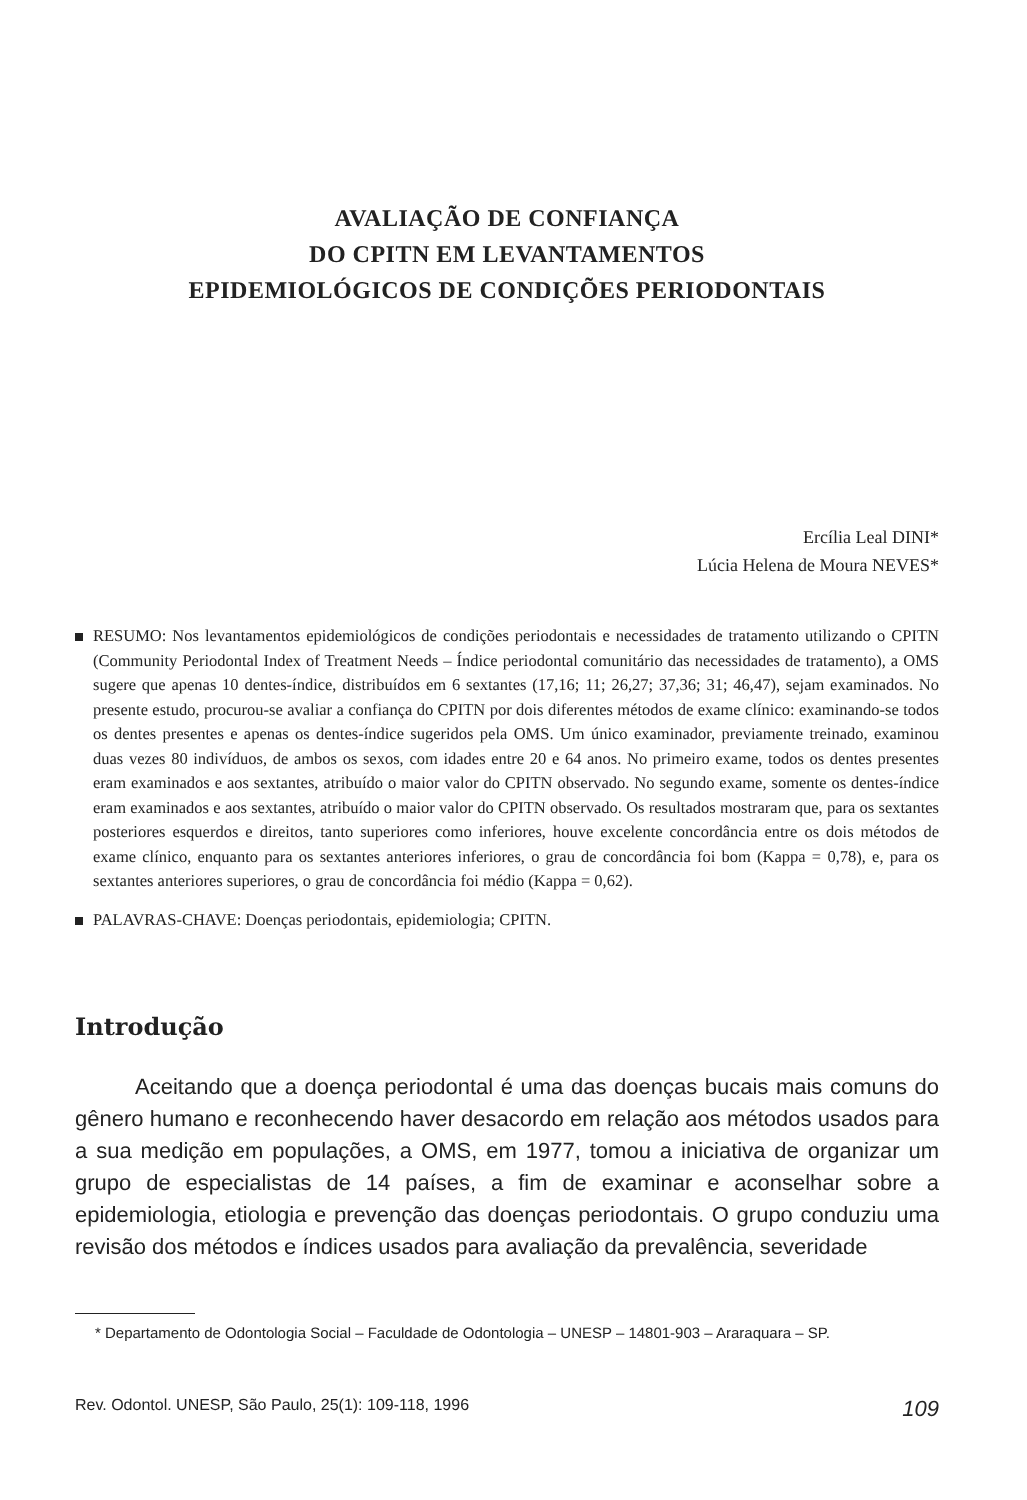AVALIAÇÃO DE CONFIANÇA
DO CPITN EM LEVANTAMENTOS
EPIDEMIOLÓGICOS DE CONDIÇÕES PERIODONTAIS
Ercília Leal DINI*
Lúcia Helena de Moura NEVES*
RESUMO: Nos levantamentos epidemiológicos de condições periodontais e necessidades de tratamento utilizando o CPITN (Community Periodontal Index of Treatment Needs – Índice periodontal comunitário das necessidades de tratamento), a OMS sugere que apenas 10 dentes-índice, distribuídos em 6 sextantes (17,16; 11; 26,27; 37,36; 31; 46,47), sejam examinados. No presente estudo, procurou-se avaliar a confiança do CPITN por dois diferentes métodos de exame clínico: examinando-se todos os dentes presentes e apenas os dentes-índice sugeridos pela OMS. Um único examinador, previamente treinado, examinou duas vezes 80 indivíduos, de ambos os sexos, com idades entre 20 e 64 anos. No primeiro exame, todos os dentes presentes eram examinados e aos sextantes, atribuído o maior valor do CPITN observado. No segundo exame, somente os dentes-índice eram examinados e aos sextantes, atribuído o maior valor do CPITN observado. Os resultados mostraram que, para os sextantes posteriores esquerdos e direitos, tanto superiores como inferiores, houve excelente concordância entre os dois métodos de exame clínico, enquanto para os sextantes anteriores inferiores, o grau de concordância foi bom (Kappa = 0,78), e, para os sextantes anteriores superiores, o grau de concordância foi médio (Kappa = 0,62).
PALAVRAS-CHAVE: Doenças periodontais, epidemiologia; CPITN.
Introdução
Aceitando que a doença periodontal é uma das doenças bucais mais comuns do gênero humano e reconhecendo haver desacordo em relação aos métodos usados para a sua medição em populações, a OMS, em 1977, tomou a iniciativa de organizar um grupo de especialistas de 14 países, a fim de examinar e aconselhar sobre a epidemiologia, etiologia e prevenção das doenças periodontais. O grupo conduziu uma revisão dos métodos e índices usados para avaliação da prevalência, severidade
* Departamento de Odontologia Social – Faculdade de Odontologia – UNESP – 14801-903 – Araraquara – SP.
Rev. Odontol. UNESP, São Paulo, 25(1): 109-118, 1996 109